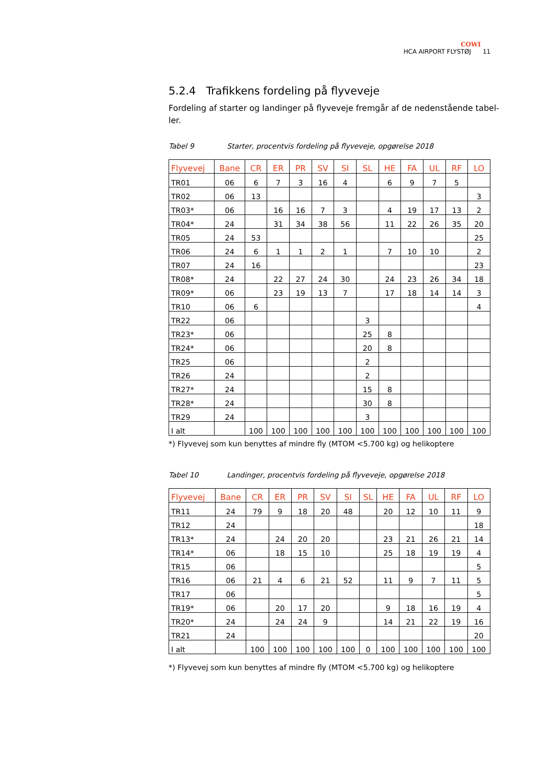COWI
HCA AIRPORT FLYSTØJ 11
5.2.4 Trafikkens fordeling på flyveveje
Fordeling af starter og landinger på flyveveje fremgår af de nedenstående tabel-ler.
Tabel 9 Starter, procentvis fordeling på flyveveje, opgørelse 2018
| Flyvevej | Bane | CR | ER | PR | SV | SI | SL | HE | FA | UL | RF | LO |
| --- | --- | --- | --- | --- | --- | --- | --- | --- | --- | --- | --- | --- |
| TR01 | 06 | 6 | 7 | 3 | 16 | 4 | | 6 | 9 | 7 | 5 | |
| TR02 | 06 | 13 | | | | | | | | | | 3 |
| TR03* | 06 | | 16 | 16 | 7 | 3 | | 4 | 19 | 17 | 13 | 2 |
| TR04* | 24 | | 31 | 34 | 38 | 56 | | 11 | 22 | 26 | 35 | 20 |
| TR05 | 24 | 53 | | | | | | | | | | 25 |
| TR06 | 24 | 6 | 1 | 1 | 2 | 1 | | 7 | 10 | 10 | | 2 |
| TR07 | 24 | 16 | | | | | | | | | | 23 |
| TR08* | 24 | | 22 | 27 | 24 | 30 | | 24 | 23 | 26 | 34 | 18 |
| TR09* | 06 | | 23 | 19 | 13 | 7 | | 17 | 18 | 14 | 14 | 3 |
| TR10 | 06 | 6 | | | | | | | | | | 4 |
| TR22 | 06 | | | | | | 3 | | | | | |
| TR23* | 06 | | | | | | 25 | 8 | | | | |
| TR24* | 06 | | | | | | 20 | 8 | | | | |
| TR25 | 06 | | | | | | 2 | | | | | |
| TR26 | 24 | | | | | | 2 | | | | | |
| TR27* | 24 | | | | | | 15 | 8 | | | | |
| TR28* | 24 | | | | | | 30 | 8 | | | | |
| TR29 | 24 | | | | | | 3 | | | | | |
| I alt | | 100 | 100 | 100 | 100 | 100 | 100 | 100 | 100 | 100 | 100 | 100 |
*) Flyvevej som kun benyttes af mindre fly (MTOM <5.700 kg) og helikoptere
Tabel 10 Landinger, procentvis fordeling på flyveveje, opgørelse 2018
| Flyvevej | Bane | CR | ER | PR | SV | SI | SL | HE | FA | UL | RF | LO |
| --- | --- | --- | --- | --- | --- | --- | --- | --- | --- | --- | --- | --- |
| TR11 | 24 | 79 | 9 | 18 | 20 | 48 | | 20 | 12 | 10 | 11 | 9 |
| TR12 | 24 | | | | | | | | | | | 18 |
| TR13* | 24 | | 24 | 20 | 20 | | | 23 | 21 | 26 | 21 | 14 |
| TR14* | 06 | | 18 | 15 | 10 | | | 25 | 18 | 19 | 19 | 4 |
| TR15 | 06 | | | | | | | | | | | 5 |
| TR16 | 06 | 21 | 4 | 6 | 21 | 52 | | 11 | 9 | 7 | 11 | 5 |
| TR17 | 06 | | | | | | | | | | | 5 |
| TR19* | 06 | | 20 | 17 | 20 | | | 9 | 18 | 16 | 19 | 4 |
| TR20* | 24 | | 24 | 24 | 9 | | | 14 | 21 | 22 | 19 | 16 |
| TR21 | 24 | | | | | | | | | | | 20 |
| I alt | | 100 | 100 | 100 | 100 | 100 | 0 | 100 | 100 | 100 | 100 | 100 |
*) Flyvevej som kun benyttes af mindre fly (MTOM <5.700 kg) og helikoptere